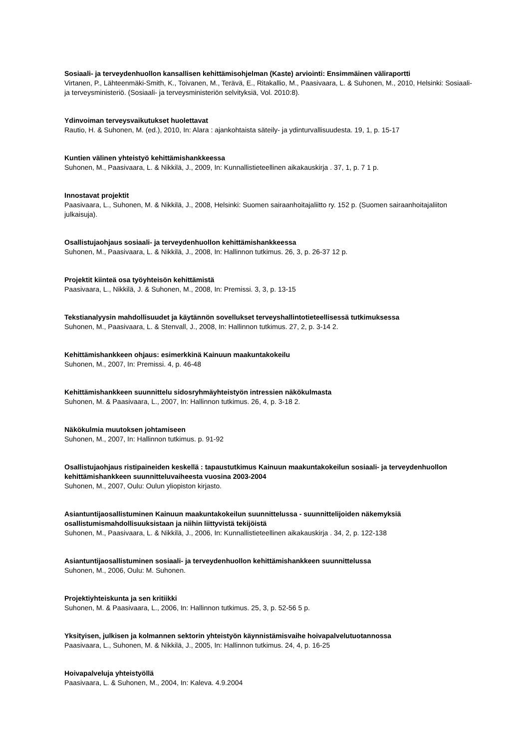Sosiaali- ja terveydenhuollon kansallisen kehittämisohjelman (Kaste) arviointi: Ensimmäinen väliraportti
Virtanen, P., Lähteenmäki-Smith, K., Toivanen, M., Terävä, E., Ritakallio, M., Paasivaara, L. & Suhonen, M., 2010, Helsinki: Sosiaali- ja terveysministeriö. (Sosiaali- ja terveysministeriön selvityksiä, Vol. 2010:8).
Ydinvoiman terveysvaikutukset huolettavat
Rautio, H. & Suhonen, M. (ed.), 2010, In: Alara : ajankohtaista säteily- ja ydinturvallisuudesta. 19, 1, p. 15-17
Kuntien välinen yhteistyö kehittämishankkeessa
Suhonen, M., Paasivaara, L. & Nikkilä, J., 2009, In: Kunnallistieteellinen aikakauskirja . 37, 1, p. 7 1 p.
Innostavat projektit
Paasivaara, L., Suhonen, M. & Nikkilä, J., 2008, Helsinki: Suomen sairaanhoitajaliitto ry. 152 p. (Suomen sairaanhoitajaliiton julkaisuja).
Osallistujaohjaus sosiaali- ja terveydenhuollon kehittämishankkeessa
Suhonen, M., Paasivaara, L. & Nikkilä, J., 2008, In: Hallinnon tutkimus. 26, 3, p. 26-37 12 p.
Projektit kiinteä osa työyhteisön kehittämistä
Paasivaara, L., Nikkilä, J. & Suhonen, M., 2008, In: Premissi. 3, 3, p. 13-15
Tekstianalyysin mahdollisuudet ja käytännön sovellukset terveyshallintotieteellisessä tutkimuksessa
Suhonen, M., Paasivaara, L. & Stenvall, J., 2008, In: Hallinnon tutkimus. 27, 2, p. 3-14 2.
Kehittämishankkeen ohjaus: esimerkkinä Kainuun maakuntakokeilu
Suhonen, M., 2007, In: Premissi. 4, p. 46-48
Kehittämishankkeen suunnittelu sidosryhmäyhteistyön intressien näkökulmasta
Suhonen, M. & Paasivaara, L., 2007, In: Hallinnon tutkimus. 26, 4, p. 3-18 2.
Näkökulmia muutoksen johtamiseen
Suhonen, M., 2007, In: Hallinnon tutkimus. p. 91-92
Osallistujaohjaus ristipaineiden keskellä : tapaustutkimus Kainuun maakuntakokeilun sosiaali- ja terveydenhuollon kehittämishankkeen suunnitteluvaiheesta vuosina 2003-2004
Suhonen, M., 2007, Oulu: Oulun yliopiston kirjasto.
Asiantuntijaosallistuminen Kainuun maakuntakokeilun suunnittelussa - suunnittelijoiden näkemyksiä osallistumismahdollisuuksistaan ja niihin liittyvistä tekijöistä
Suhonen, M., Paasivaara, L. & Nikkilä, J., 2006, In: Kunnallistieteellinen aikakauskirja . 34, 2, p. 122-138
Asiantuntijaosallistuminen sosiaali- ja terveydenhuollon kehittämishankkeen suunnittelussa
Suhonen, M., 2006, Oulu: M. Suhonen.
Projektiyhteiskunta ja sen kritiikki
Suhonen, M. & Paasivaara, L., 2006, In: Hallinnon tutkimus. 25, 3, p. 52-56 5 p.
Yksityisen, julkisen ja kolmannen sektorin yhteistyön käynnistämisvaihe hoivapalvelutuotannossa
Paasivaara, L., Suhonen, M. & Nikkilä, J., 2005, In: Hallinnon tutkimus. 24, 4, p. 16-25
Hoivapalveluja yhteistyöllä
Paasivaara, L. & Suhonen, M., 2004, In: Kaleva. 4.9.2004